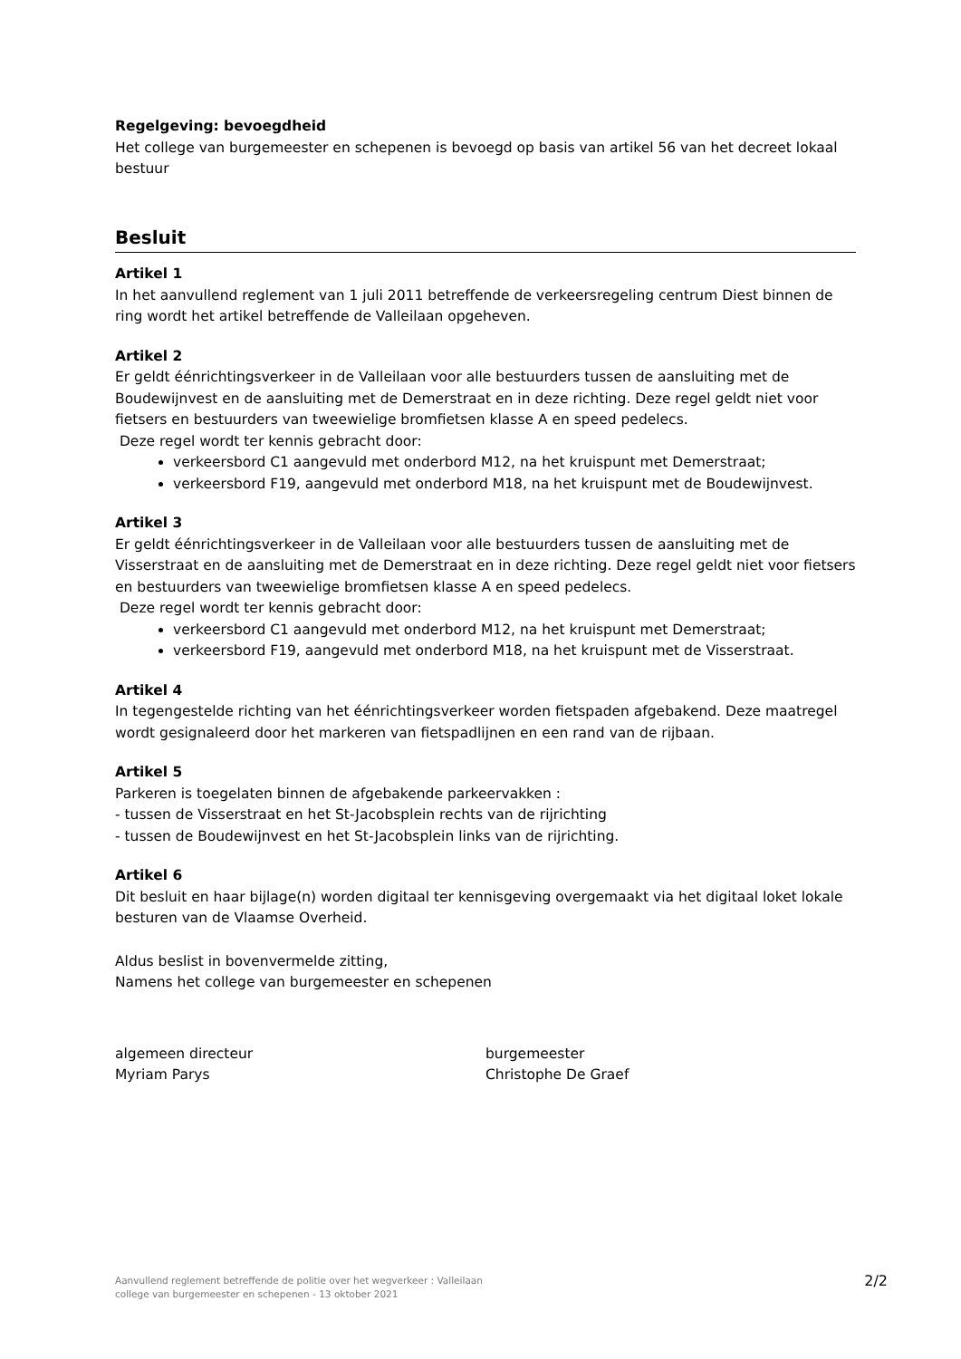Regelgeving: bevoegdheid
Het college van burgemeester en schepenen is bevoegd op basis van artikel 56 van het decreet lokaal bestuur
Besluit
Artikel 1
In het aanvullend reglement van 1 juli 2011 betreffende de verkeersregeling centrum Diest binnen de ring wordt het artikel betreffende de Valleilaan opgeheven.
Artikel 2
Er geldt éénrichtingsverkeer in de Valleilaan voor alle bestuurders tussen de aansluiting met de Boudewijnvest en de aansluiting met de Demerstraat en in deze richting. Deze regel geldt niet voor fietsers en bestuurders van tweewielige bromfietsen klasse A en speed pedelecs.
Deze regel wordt ter kennis gebracht door:
verkeersbord C1 aangevuld met onderbord M12, na het kruispunt met Demerstraat;
verkeersbord F19, aangevuld met onderbord M18, na het kruispunt met de Boudewijnvest.
Artikel 3
Er geldt éénrichtingsverkeer in de Valleilaan voor alle bestuurders tussen de aansluiting met de Visserstraat en de aansluiting met de Demerstraat en in deze richting. Deze regel geldt niet voor fietsers en bestuurders van tweewielige bromfietsen klasse A en speed pedelecs.
Deze regel wordt ter kennis gebracht door:
verkeersbord C1 aangevuld met onderbord M12, na het kruispunt met Demerstraat;
verkeersbord F19, aangevuld met onderbord M18, na het kruispunt met de Visserstraat.
Artikel 4
In tegengestelde richting van het éénrichtingsverkeer worden fietspaden afgebakend. Deze maatregel wordt gesignaleerd door het markeren van fietspadlijnen en een rand van de rijbaan.
Artikel 5
Parkeren is toegelaten binnen de afgebakende parkeervakken :
- tussen de Visserstraat en het St-Jacobsplein rechts van de rijrichting
- tussen de Boudewijnvest en het St-Jacobsplein links van de rijrichting.
Artikel 6
Dit besluit en haar bijlage(n) worden digitaal ter kennisgeving overgemaakt via het digitaal loket lokale besturen van de Vlaamse Overheid.
Aldus beslist in bovenvermelde zitting,
Namens het college van burgemeester en schepenen
algemeen directeur
Myriam Parys
burgemeester
Christophe De Graef
Aanvullend reglement betreffende de politie over het wegverkeer : Valleilaan
college van burgemeester en schepenen - 13 oktober 2021
2/2